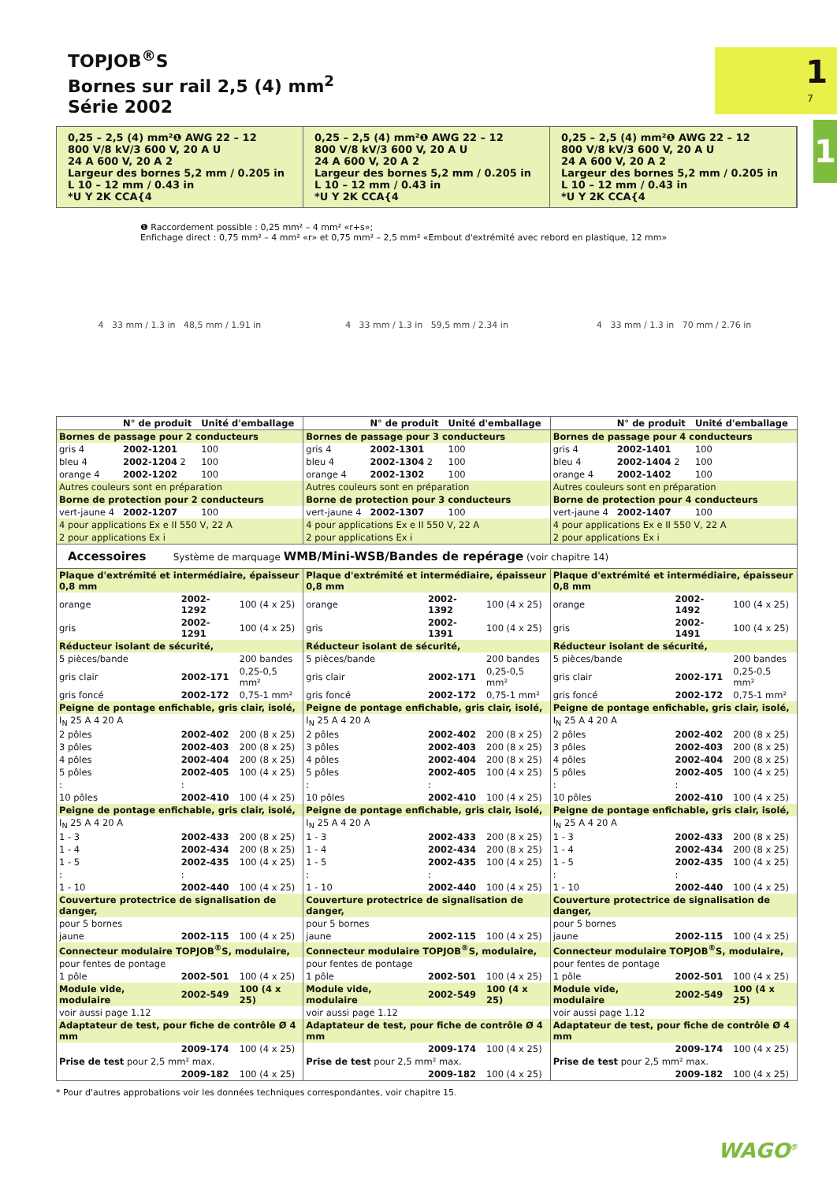1
7
1
TOPJOB<sup>®</sup>S
Bornes sur rail 2,5 (4) mm<sup>2</sup>
Série 2002
0,25 – 2,5 (4) mm²❶ AWG 22 – 12
800 V/8 kV/3 600 V, 20 A U
24 A 600 V, 20 A 2
Largeur des bornes 5,2 mm / 0.205 in
L 10 – 12 mm / 0.43 in
*U Y 2K CCA{4
0,25 – 2,5 (4) mm²❶ AWG 22 – 12
800 V/8 kV/3 600 V, 20 A U
24 A 600 V, 20 A 2
Largeur des bornes 5,2 mm / 0.205 in
L 10 – 12 mm / 0.43 in
*U Y 2K CCA{4
0,25 – 2,5 (4) mm²❶ AWG 22 – 12
800 V/8 kV/3 600 V, 20 A U
24 A 600 V, 20 A 2
Largeur des bornes 5,2 mm / 0.205 in
L 10 – 12 mm / 0.43 in
*U Y 2K CCA{4
❶ Raccordement possible : 0,25 mm² – 4 mm² «r+s»;
Enfichage direct : 0,75 mm² – 4 mm² «r» et 0,75 mm² – 2,5 mm² «Embout d'extrémité avec rebord en plastique, 12 mm»
4 33 mm / 1.3 in 48,5 mm / 1.91 in
4 33 mm / 1.3 in 59,5 mm / 2.34 in
4 33 mm / 1.3 in 70 mm / 2.76 in
| | N° de produit | Unité d'emballage |
| --- | --- | --- |
| Bornes de passage pour 2 conducteurs | | |
| gris 4 | 2002-1201 | 100 |
| bleu 4 | 2002-1204 2 | 100 |
| orange 4 | 2002-1202 | 100 |
| Autres couleurs sont en préparation | | |
| Borne de protection pour 2 conducteurs | | |
| vert-jaune 4 | 2002-1207 | 100 |
| 4 pour applications Ex e II 550 V, 22 A | | |
| 2 pour applications Ex i | | |
| | N° de produit | Unité d'emballage |
| --- | --- | --- |
| Bornes de passage pour 3 conducteurs | | |
| gris 4 | 2002-1301 | 100 |
| bleu 4 | 2002-1304 2 | 100 |
| orange 4 | 2002-1302 | 100 |
| Autres couleurs sont en préparation | | |
| Borne de protection pour 3 conducteurs | | |
| vert-jaune 4 | 2002-1307 | 100 |
| 4 pour applications Ex e II 550 V, 22 A | | |
| 2 pour applications Ex i | | |
| | N° de produit | Unité d'emballage |
| --- | --- | --- |
| Bornes de passage pour 4 conducteurs | | |
| gris 4 | 2002-1401 | 100 |
| bleu 4 | 2002-1404 2 | 100 |
| orange 4 | 2002-1402 | 100 |
| Autres couleurs sont en préparation | | |
| Borne de protection pour 4 conducteurs | | |
| vert-jaune 4 | 2002-1407 | 100 |
| 4 pour applications Ex e II 550 V, 22 A | | |
| 2 pour applications Ex i | | |
Accessoires Système de marquage WMB/Mini-WSB/Bandes de repérage (voir chapitre 14)
| Plaque d'extrémité et intermédiaire, épaisseur 0,8 mm | | |
| orange | 2002-1292 | 100 (4 x 25) |
| gris | 2002-1291 | 100 (4 x 25) |
| Réducteur isolant de sécurité, | | |
| 5 pièces/bande | | 200 bandes |
| gris clair | 2002-171 | 0,25-0,5 mm² |
| gris foncé | 2002-172 | 0,75-1 mm² |
| Peigne de pontage enfichable, gris clair, isolé, | | |
| I<sub>N</sub> 25 A 4 20 A | | |
| 2 pôles | 2002-402 | 200 (8 x 25) |
| 3 pôles | 2002-403 | 200 (8 x 25) |
| 4 pôles | 2002-404 | 200 (8 x 25) |
| 5 pôles | 2002-405 | 100 (4 x 25) |
| : | : | |
| 10 pôles | 2002-410 | 100 (4 x 25) |
| Peigne de pontage enfichable, gris clair, isolé, | | |
| I<sub>N</sub> 25 A 4 20 A | | |
| 1 - 3 | 2002-433 | 200 (8 x 25) |
| 1 - 4 | 2002-434 | 200 (8 x 25) |
| 1 - 5 | 2002-435 | 100 (4 x 25) |
| : | : | |
| 1 - 10 | 2002-440 | 100 (4 x 25) |
| Couverture protectrice de signalisation de danger, | | |
| pour 5 bornes | | |
| jaune | 2002-115 | 100 (4 x 25) |
| Connecteur modulaire TOPJOB<sup>®</sup>S, modulaire, | | |
| pour fentes de pontage | | |
| 1 pôle | 2002-501 | 100 (4 x 25) |
| Module vide, modulaire | 2002-549 | 100 (4 x 25) |
| voir aussi page 1.12 | | |
| Adaptateur de test, pour fiche de contrôle Ø 4 mm | | |
| | 2009-174 | 100 (4 x 25) |
| Prise de test pour 2,5 mm² max. | | |
| | 2009-182 | 100 (4 x 25) |
| Plaque d'extrémité et intermédiaire, épaisseur 0,8 mm | | |
| orange | 2002-1392 | 100 (4 x 25) |
| gris | 2002-1391 | 100 (4 x 25) |
| Réducteur isolant de sécurité, | | |
| 5 pièces/bande | | 200 bandes |
| gris clair | 2002-171 | 0,25-0,5 mm² |
| gris foncé | 2002-172 | 0,75-1 mm² |
| Peigne de pontage enfichable, gris clair, isolé, | | |
| I<sub>N</sub> 25 A 4 20 A | | |
| 2 pôles | 2002-402 | 200 (8 x 25) |
| 3 pôles | 2002-403 | 200 (8 x 25) |
| 4 pôles | 2002-404 | 200 (8 x 25) |
| 5 pôles | 2002-405 | 100 (4 x 25) |
| : | : | |
| 10 pôles | 2002-410 | 100 (4 x 25) |
| Peigne de pontage enfichable, gris clair, isolé, | | |
| I<sub>N</sub> 25 A 4 20 A | | |
| 1 - 3 | 2002-433 | 200 (8 x 25) |
| 1 - 4 | 2002-434 | 200 (8 x 25) |
| 1 - 5 | 2002-435 | 100 (4 x 25) |
| : | : | |
| 1 - 10 | 2002-440 | 100 (4 x 25) |
| Couverture protectrice de signalisation de danger, | | |
| pour 5 bornes | | |
| jaune | 2002-115 | 100 (4 x 25) |
| Connecteur modulaire TOPJOB<sup>®</sup>S, modulaire, | | |
| pour fentes de pontage | | |
| 1 pôle | 2002-501 | 100 (4 x 25) |
| Module vide, modulaire | 2002-549 | 100 (4 x 25) |
| voir aussi page 1.12 | | |
| Adaptateur de test, pour fiche de contrôle Ø 4 mm | | |
| | 2009-174 | 100 (4 x 25) |
| Prise de test pour 2,5 mm² max. | | |
| | 2009-182 | 100 (4 x 25) |
| Plaque d'extrémité et intermédiaire, épaisseur 0,8 mm | | |
| orange | 2002-1492 | 100 (4 x 25) |
| gris | 2002-1491 | 100 (4 x 25) |
| Réducteur isolant de sécurité, | | |
| 5 pièces/bande | | 200 bandes |
| gris clair | 2002-171 | 0,25-0,5 mm² |
| gris foncé | 2002-172 | 0,75-1 mm² |
| Peigne de pontage enfichable, gris clair, isolé, | | |
| I<sub>N</sub> 25 A 4 20 A | | |
| 2 pôles | 2002-402 | 200 (8 x 25) |
| 3 pôles | 2002-403 | 200 (8 x 25) |
| 4 pôles | 2002-404 | 200 (8 x 25) |
| 5 pôles | 2002-405 | 100 (4 x 25) |
| : | : | |
| 10 pôles | 2002-410 | 100 (4 x 25) |
| Peigne de pontage enfichable, gris clair, isolé, | | |
| I<sub>N</sub> 25 A 4 20 A | | |
| 1 - 3 | 2002-433 | 200 (8 x 25) |
| 1 - 4 | 2002-434 | 200 (8 x 25) |
| 1 - 5 | 2002-435 | 100 (4 x 25) |
| : | : | |
| 1 - 10 | 2002-440 | 100 (4 x 25) |
| Couverture protectrice de signalisation de danger, | | |
| pour 5 bornes | | |
| jaune | 2002-115 | 100 (4 x 25) |
| Connecteur modulaire TOPJOB<sup>®</sup>S, modulaire, | | |
| pour fentes de pontage | | |
| 1 pôle | 2002-501 | 100 (4 x 25) |
| Module vide, modulaire | 2002-549 | 100 (4 x 25) |
| voir aussi page 1.12 | | |
| Adaptateur de test, pour fiche de contrôle Ø 4 mm | | |
| | 2009-174 | 100 (4 x 25) |
| Prise de test pour 2,5 mm² max. | | |
| | 2009-182 | 100 (4 x 25) |
* Pour d'autres approbations voir les données techniques correspondantes, voir chapitre 15.
WAGO<sup>®</sup>